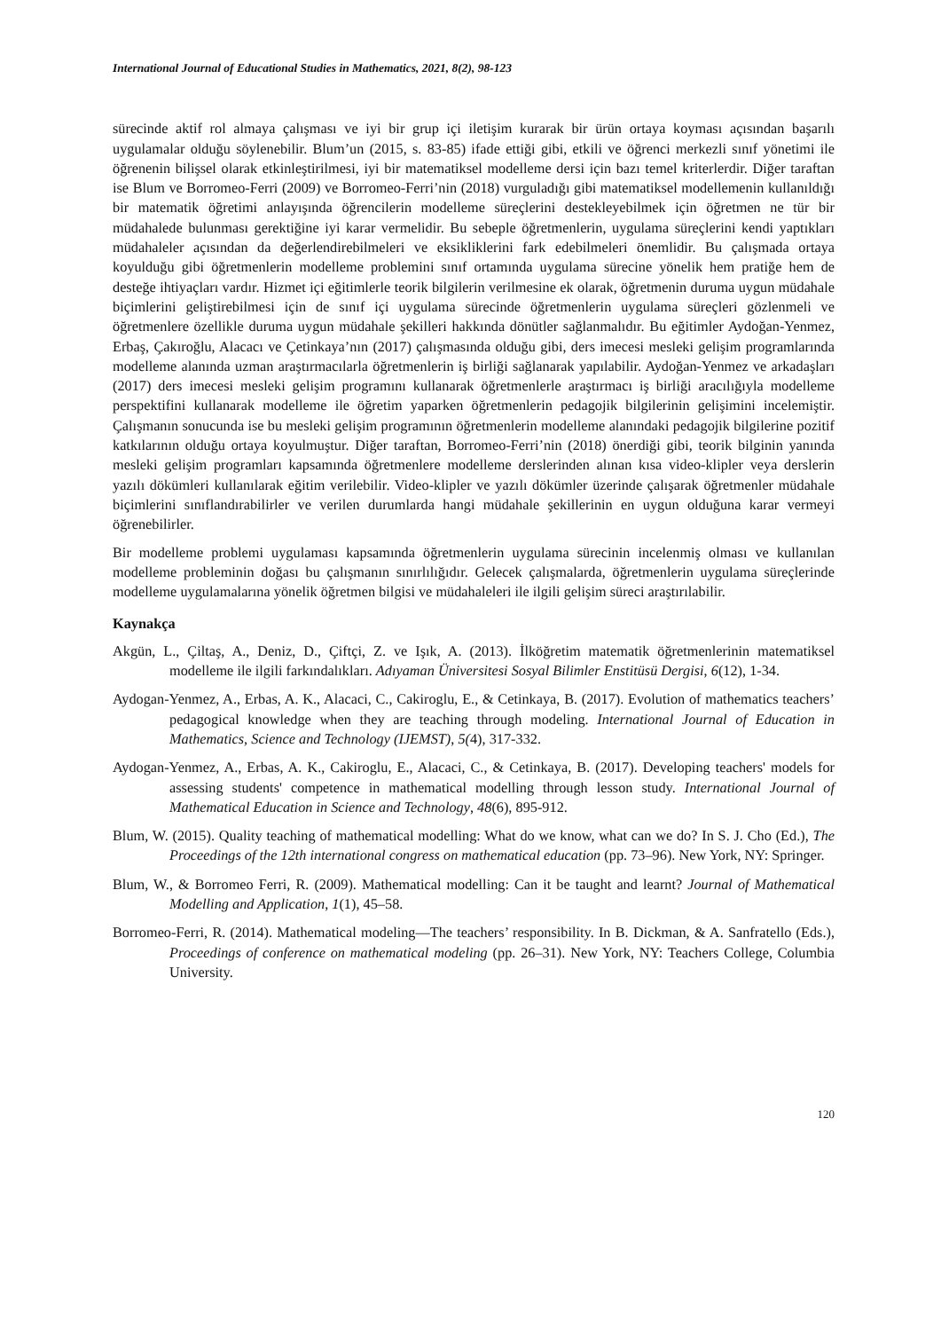International Journal of Educational Studies in Mathematics, 2021, 8(2), 98-123
sürecinde aktif rol almaya çalışması ve iyi bir grup içi iletişim kurarak bir ürün ortaya koyması açısından başarılı uygulamalar olduğu söylenebilir. Blum’un (2015, s. 83-85) ifade ettiği gibi, etkili ve öğrenci merkezli sınıf yönetimi ile öğrenenin bilişsel olarak etkinleştirilmesi, iyi bir matematiksel modelleme dersi için bazı temel kriterlerdir. Diğer taraftan ise Blum ve Borromeo-Ferri (2009) ve Borromeo-Ferri’nin (2018) vurguladığı gibi matematiksel modellemenin kullanıldığı bir matematik öğretimi anlayışında öğrencilerin modelleme süreçlerini destekleyebilmek için öğretmen ne tür bir müdahalede bulunması gerektiğine iyi karar vermelidir. Bu sebeple öğretmenlerin, uygulama süreçlerini kendi yaptıkları müdahaleler açısından da değerlendirebilmeleri ve eksikliklerini fark edebilmeleri önemlidir. Bu çalışmada ortaya koyulduğu gibi öğretmenlerin modelleme problemini sınıf ortamında uygulama sürecine yönelik hem pratiğe hem de desteğe ihtiyaçları vardır. Hizmet içi eğitimlerle teorik bilgilerin verilmesine ek olarak, öğretmenin duruma uygun müdahale biçimlerini geliştirebilmesi için de sınıf içi uygulama sürecinde öğretmenlerin uygulama süreçleri gözlenmeli ve öğretmenlere özellikle duruma uygun müdahale şekilleri hakkında dönütler sağlanmalıdır. Bu eğitimler Aydoğan-Yenmez, Erbaş, Çakıroğlu, Alacacı ve Çetinkaya’nın (2017) çalışmasında olduğu gibi, ders imecesi mesleki gelişim programlarında modelleme alanında uzman araştırmacılarla öğretmenlerin iş birliği sağlanarak yapılabilir. Aydoğan-Yenmez ve arkadaşları (2017) ders imecesi mesleki gelişim programını kullanarak öğretmenlerle araştırmacı iş birliği aracılığıyla modelleme perspektifini kullanarak modelleme ile öğretim yaparken öğretmenlerin pedagojik bilgilerinin gelişimini incelemiştir. Çalışmanın sonucunda ise bu mesleki gelişim programının öğretmenlerin modelleme alanındaki pedagojik bilgilerine pozitif katkılarının olduğu ortaya koyulmuştur. Diğer taraftan, Borromeo-Ferri’nin (2018) önerdiği gibi, teorik bilginin yanında mesleki gelişim programları kapsamında öğretmenlere modelleme derslerinden alınan kısa video-klipler veya derslerin yazılı dökümleri kullanılarak eğitim verilebilir. Video-klipler ve yazılı dökümler üzerinde çalışarak öğretmenler müdahale biçimlerini sınıflandırabilirler ve verilen durumlarda hangi müdahale şekillerinin en uygun olduğuna karar vermeyi öğrenebilirler.
Bir modelleme problemi uygulaması kapsamında öğretmenlerin uygulama sürecinin incelenmiş olması ve kullanılan modelleme probleminin doğası bu çalışmanın sınırlılığıdır. Gelecek çalışmalarda, öğretmenlerin uygulama süreçlerinde modelleme uygulamalarına yönelik öğretmen bilgisi ve müdahaleleri ile ilgili gelişim süreci araştırılabilir.
Kaynakça
Akgün, L., Çiltaş, A., Deniz, D., Çiftçi, Z. ve Işık, A. (2013). İlköğretim matematik öğretmenlerinin matematiksel modelleme ile ilgili farkındalıkları. Adıyaman Üniversitesi Sosyal Bilimler Enstitüsü Dergisi, 6(12), 1-34.
Aydogan-Yenmez, A., Erbas, A. K., Alacaci, C., Cakiroglu, E., & Cetinkaya, B. (2017). Evolution of mathematics teachers’ pedagogical knowledge when they are teaching through modeling. International Journal of Education in Mathematics, Science and Technology (IJEMST), 5(4), 317-332.
Aydogan-Yenmez, A., Erbas, A. K., Cakiroglu, E., Alacaci, C., & Cetinkaya, B. (2017). Developing teachers' models for assessing students' competence in mathematical modelling through lesson study. International Journal of Mathematical Education in Science and Technology, 48(6), 895-912.
Blum, W. (2015). Quality teaching of mathematical modelling: What do we know, what can we do? In S. J. Cho (Ed.), The Proceedings of the 12th international congress on mathematical education (pp. 73–96). New York, NY: Springer.
Blum, W., & Borromeo Ferri, R. (2009). Mathematical modelling: Can it be taught and learnt? Journal of Mathematical Modelling and Application, 1(1), 45–58.
Borromeo-Ferri, R. (2014). Mathematical modeling—The teachers’ responsibility. In B. Dickman, & A. Sanfratello (Eds.), Proceedings of conference on mathematical modeling (pp. 26–31). New York, NY: Teachers College, Columbia University.
120